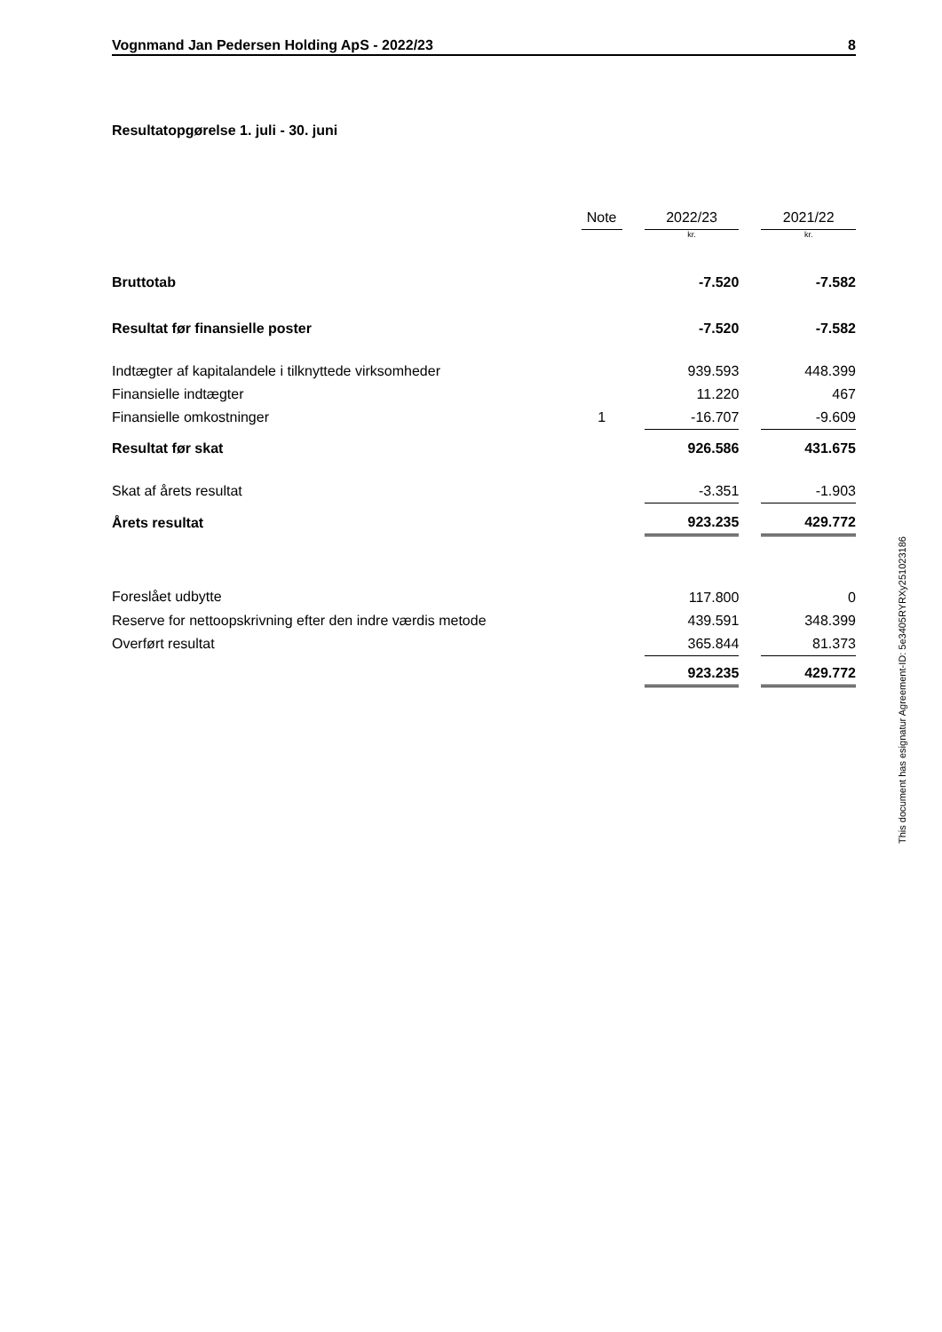Vognmand Jan Pedersen Holding ApS - 2022/23 8
Resultatopgørelse 1. juli - 30. juni
| | Note | | 2022/23 | | 2021/22 |
| --- | --- | --- | --- | --- | --- |
| | | | kr. | | kr. |
| Bruttotab | | | -7.520 | | -7.582 |
| Resultat før finansielle poster | | | -7.520 | | -7.582 |
| Indtægter af kapitalandele i tilknyttede virksomheder | | | 939.593 | | 448.399 |
| Finansielle indtægter | | | 11.220 | | 467 |
| Finansielle omkostninger | 1 | | -16.707 | | -9.609 |
| Resultat før skat | | | 926.586 | | 431.675 |
| Skat af årets resultat | | | -3.351 | | -1.903 |
| Årets resultat | | | 923.235 | | 429.772 |
| Foreslået udbytte | | | 117.800 | | 0 |
| Reserve for nettoopskrivning efter den indre værdis metode | | | 439.591 | | 348.399 |
| Overført resultat | | | 365.844 | | 81.373 |
| | | | 923.235 | | 429.772 |
This document has esignatur Agreement-ID: 5e3405RYRXy251023186